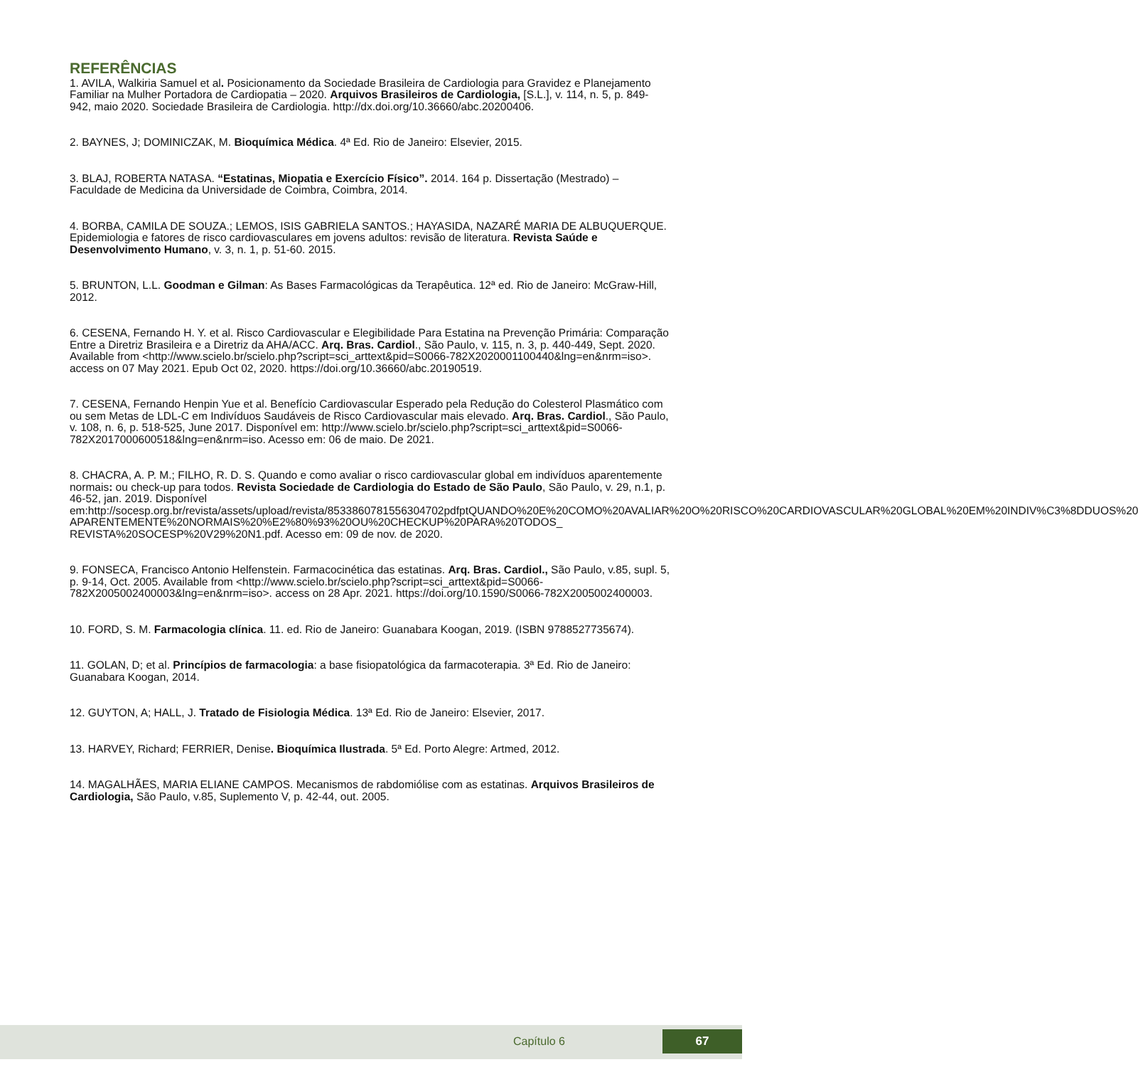REFERÊNCIAS
1. AVILA, Walkiria Samuel et al. Posicionamento da Sociedade Brasileira de Cardiologia para Gravidez e Planejamento Familiar na Mulher Portadora de Cardiopatia – 2020. Arquivos Brasileiros de Cardiologia, [S.L.], v. 114, n. 5, p. 849-942, maio 2020. Sociedade Brasileira de Cardiologia. http://dx.doi.org/10.36660/abc.20200406.
2. BAYNES, J; DOMINICZAK, M. Bioquímica Médica. 4ª Ed. Rio de Janeiro: Elsevier, 2015.
3. BLAJ, ROBERTA NATASA. “Estatinas, Miopatia e Exercício Físico”. 2014. 164 p. Dissertação (Mestrado) – Faculdade de Medicina da Universidade de Coimbra, Coimbra, 2014.
4. BORBA, CAMILA DE SOUZA.; LEMOS, ISIS GABRIELA SANTOS.; HAYASIDA, NAZARÉ MARIA DE ALBUQUERQUE. Epidemiologia e fatores de risco cardiovasculares em jovens adultos: revisão de literatura. Revista Saúde e Desenvolvimento Humano, v. 3, n. 1, p. 51-60. 2015.
5. BRUNTON, L.L. Goodman e Gilman: As Bases Farmacológicas da Terapêutica. 12ª ed. Rio de Janeiro: McGraw-Hill, 2012.
6. CESENA, Fernando H. Y. et al. Risco Cardiovascular e Elegibilidade Para Estatina na Prevenção Primária: Comparação Entre a Diretriz Brasileira e a Diretriz da AHA/ACC. Arq. Bras. Cardiol., São Paulo, v. 115, n. 3, p. 440-449, Sept. 2020. Available from <http://www.scielo.br/scielo.php?script=sci_arttext&pid=S0066-782X2020001100440&lng=en&nrm=iso>. access on 07 May 2021. Epub Oct 02, 2020. https://doi.org/10.36660/abc.20190519.
7. CESENA, Fernando Henpin Yue et al. Benefício Cardiovascular Esperado pela Redução do Colesterol Plasmático com ou sem Metas de LDL-C em Indivíduos Saudáveis de Risco Cardiovascular mais elevado. Arq. Bras. Cardiol., São Paulo, v. 108, n. 6, p. 518-525, June 2017. Disponível em: http://www.scielo.br/scielo.php?script=sci_arttext&pid=S0066-782X2017000600518&lng=en&nrm=iso. Acesso em: 06 de maio. De 2021.
8. CHACRA, A. P. M.; FILHO, R. D. S. Quando e como avaliar o risco cardiovascular global em indivíduos aparentemente normais: ou check-up para todos. Revista Sociedade de Cardiologia do Estado de São Paulo, São Paulo, v. 29, n.1, p. 46-52, jan. 2019. Disponível em:http://socesp.org.br/revista/assets/upload/revista/8533860781556304702pdfptQUANDO%20E%20COMO%20AVALIAR%20O%20RISCO%20CARDIOVASCULAR%20GLOBAL%20EM%20INDIV%C3%8DDUOS%20 APARENTEMENTE%20NORMAIS%20%E2%80%93%20OU%20CHECKUP%20PARA%20TODOS_ REVISTA%20SOCESP%20V29%20N1.pdf. Acesso em: 09 de nov. de 2020.
9. FONSECA, Francisco Antonio Helfenstein. Farmacocinética das estatinas. Arq. Bras. Cardiol., São Paulo, v.85, supl. 5, p. 9-14, Oct. 2005. Available from <http://www.scielo.br/scielo.php?script=sci_arttext&pid=S0066-782X2005002400003&lng=en&nrm=iso>. access on 28 Apr. 2021. https://doi.org/10.1590/S0066-782X2005002400003.
10. FORD, S. M. Farmacologia clínica. 11. ed. Rio de Janeiro: Guanabara Koogan, 2019. (ISBN 9788527735674).
11. GOLAN, D; et al. Princípios de farmacologia: a base fisiopatológica da farmacoterapia. 3ª Ed. Rio de Janeiro: Guanabara Koogan, 2014.
12. GUYTON, A; HALL, J. Tratado de Fisiologia Médica. 13ª Ed. Rio de Janeiro: Elsevier, 2017.
13. HARVEY, Richard; FERRIER, Denise. Bioquímica Ilustrada. 5ª Ed. Porto Alegre: Artmed, 2012.
14. MAGALHÃES, MARIA ELIANE CAMPOS. Mecanismos de rabdomiólise com as estatinas. Arquivos Brasileiros de Cardiologia, São Paulo, v.85, Suplemento V, p. 42-44, out. 2005.
Capítulo 6 67